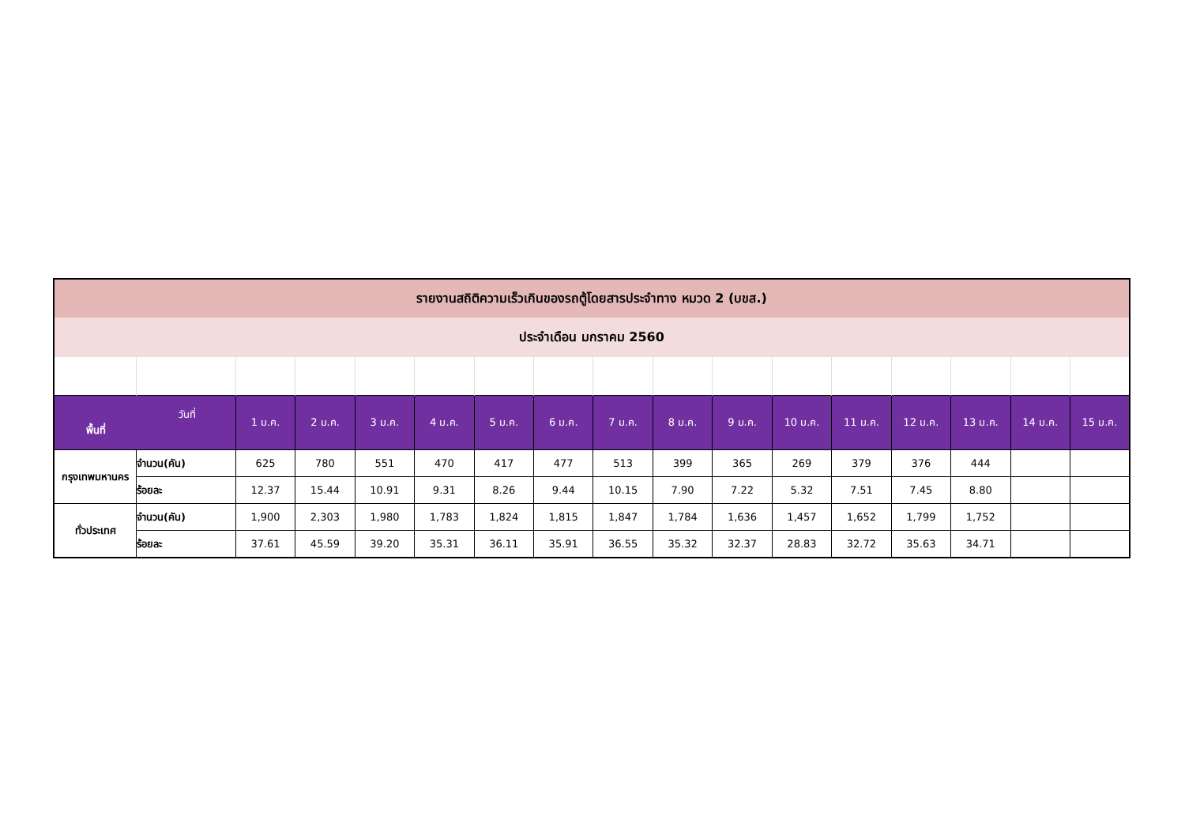| รายงานสถิติความเร็วเกินของรถตู้โดยสารประจำทาง หมวด 2 (บขส.) | | | | | | | | | | | | | | | | |
| ประจำเดือน มกราคม 2560 | | | | | | | | | | | | | | | | |
| วันที่ พื้นที่ | | 1 ม.ค. | 2 ม.ค. | 3 ม.ค. | 4 ม.ค. | 5 ม.ค. | 6 ม.ค. | 7 ม.ค. | 8 ม.ค. | 9 ม.ค. | 10 ม.ค. | 11 ม.ค. | 12 ม.ค. | 13 ม.ค. | 14 ม.ค. | 15 ม.ค. |
| กรุงเทพมหานคร | จำนวน(คัน) | 625 | 780 | 551 | 470 | 417 | 477 | 513 | 399 | 365 | 269 | 379 | 376 | 444 | | |
| | ร้อยละ | 12.37 | 15.44 | 10.91 | 9.31 | 8.26 | 9.44 | 10.15 | 7.90 | 7.22 | 5.32 | 7.51 | 7.45 | 8.80 | | |
| ทั่วประเทศ | จำนวน(คัน) | 1,900 | 2,303 | 1,980 | 1,783 | 1,824 | 1,815 | 1,847 | 1,784 | 1,636 | 1,457 | 1,652 | 1,799 | 1,752 | | |
| | ร้อยละ | 37.61 | 45.59 | 39.20 | 35.31 | 36.11 | 35.91 | 36.55 | 35.32 | 32.37 | 28.83 | 32.72 | 35.63 | 34.71 | | |